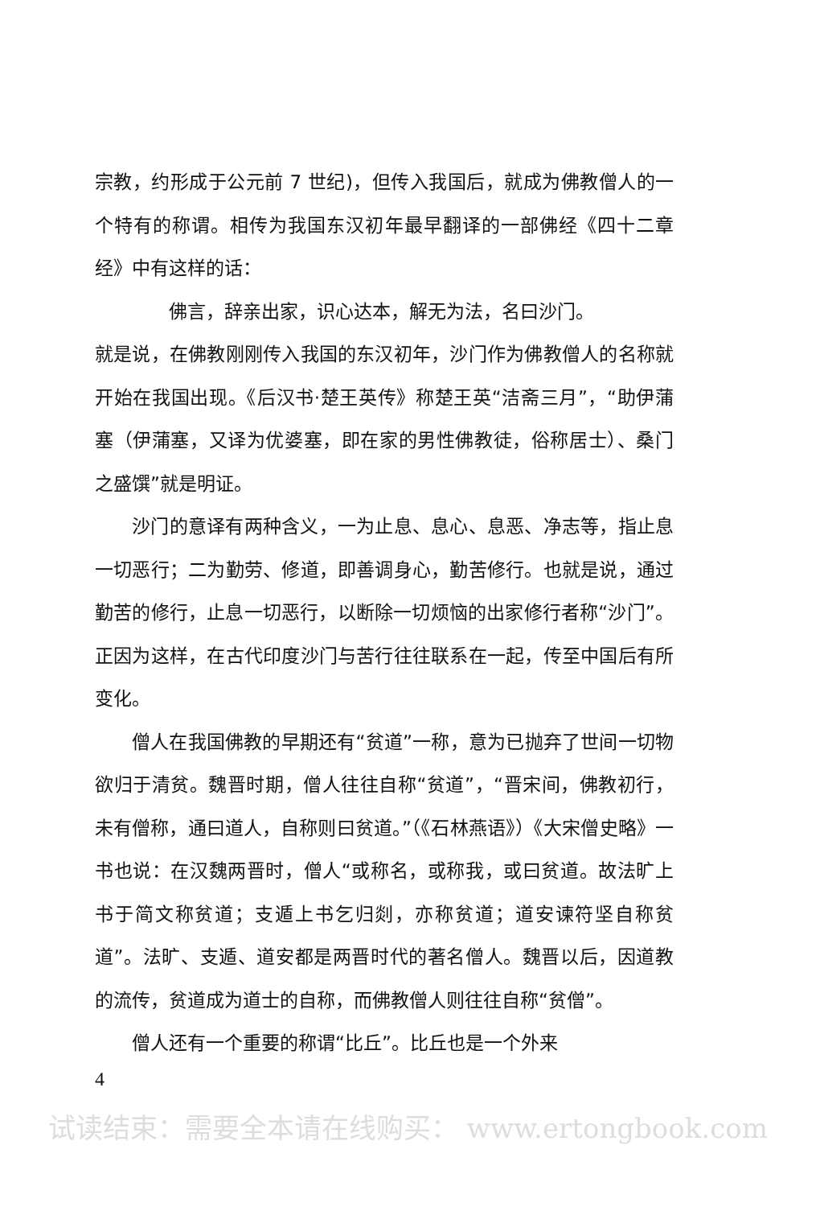宗教，约形成于公元前 7 世纪)，但传入我国后，就成为佛教僧人的一个特有的称谓。相传为我国东汉初年最早翻译的一部佛经《四十二章经》中有这样的话：
佛言，辞亲出家，识心达本，解无为法，名曰沙门。
就是说，在佛教刚刚传入我国的东汉初年，沙门作为佛教僧人的名称就开始在我国出现。《后汉书·楚王英传》称楚王英“洁斋三月”，“助伊蒲塞（伊蒲塞，又译为优婆塞，即在家的男性佛教徒，俗称居士）、桑门之盛馔”就是明证。
沙门的意译有两种含义，一为止息、息心、息恶、净志等，指止息一切恶行；二为勤劳、修道，即善调身心，勤苦修行。也就是说，通过勤苦的修行，止息一切恶行，以断除一切烦恼的出家修行者称“沙门”。正因为这样，在古代印度沙门与苦行往往联系在一起，传至中国后有所变化。
僧人在我国佛教的早期还有“贫道”一称，意为已抛弃了世间一切物欲归于清贫。魏晋时期，僧人往往自称“贫道”，“晋宋间，佛教初行，未有僧称，通曰道人，自称则曰贫道。”（《石林燕语》）《大宋僧史略》一书也说：在汉魏两晋时，僧人“或称名，或称我，或曰贫道。故法旷上书于简文称贫道；支遁上书乞归剡，亦称贫道；道安谏符坚自称贫道”。法旷、支遁、道安都是两晋时代的著名僧人。魏晋以后，因道教的流传，贫道成为道士的自称，而佛教僧人则往往自称“贫僧”。
僧人还有一个重要的称谓“比丘”。比丘也是一个外来
4
试读结束：需要全本请在线购买： www.ertongbook.com